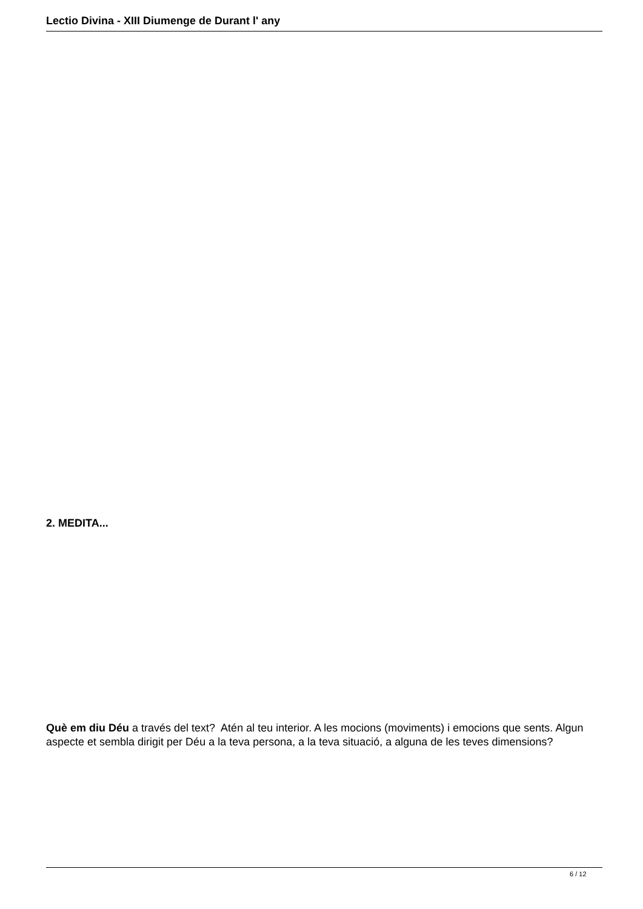Lectio Divina - XIII Diumenge de Durant l' any
2. MEDITA...
Què em diu Déu a través del text? Atén al teu interior. A les mocions (moviments) i emocions que sents. Algun aspecte et sembla dirigit per Déu a la teva persona, a la teva situació, a alguna de les teves dimensions?
6 / 12